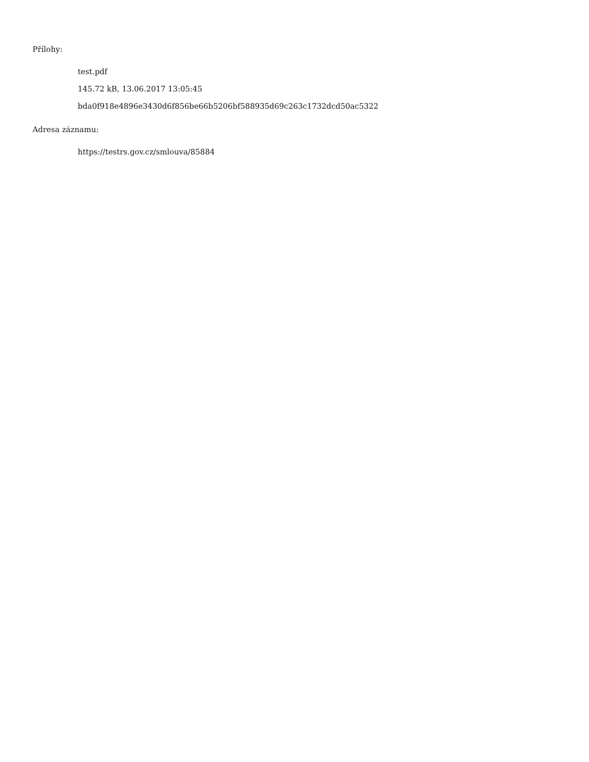Přílohy:
test.pdf
145.72 kB, 13.06.2017 13:05:45
bda0f918e4896e3430d6f856be66b5206bf588935d69c263c1732dcd50ac5322
Adresa záznamu:
https://testrs.gov.cz/smlouva/85884